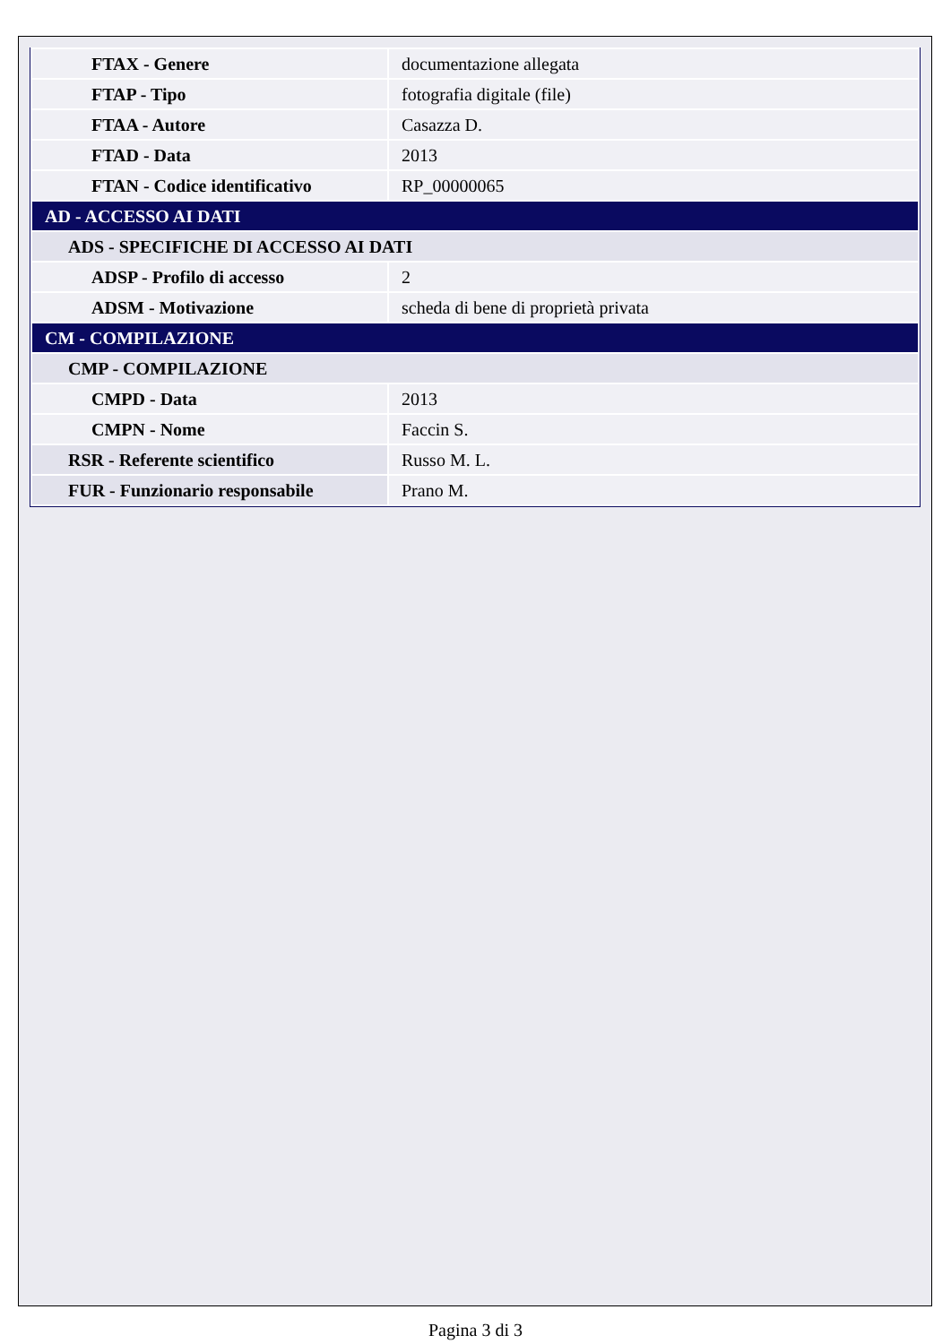| FTAX - Genere | documentazione allegata |
| FTAP - Tipo | fotografia digitale (file) |
| FTAA - Autore | Casazza D. |
| FTAD - Data | 2013 |
| FTAN - Codice identificativo | RP_00000065 |
| AD - ACCESSO AI DATI | |
| ADS - SPECIFICHE DI ACCESSO AI DATI | |
| ADSP - Profilo di accesso | 2 |
| ADSM - Motivazione | scheda di bene di proprietà privata |
| CM - COMPILAZIONE | |
| CMP - COMPILAZIONE | |
| CMPD - Data | 2013 |
| CMPN - Nome | Faccin S. |
| RSR - Referente scientifico | Russo M. L. |
| FUR - Funzionario responsabile | Prano M. |
Pagina 3 di 3